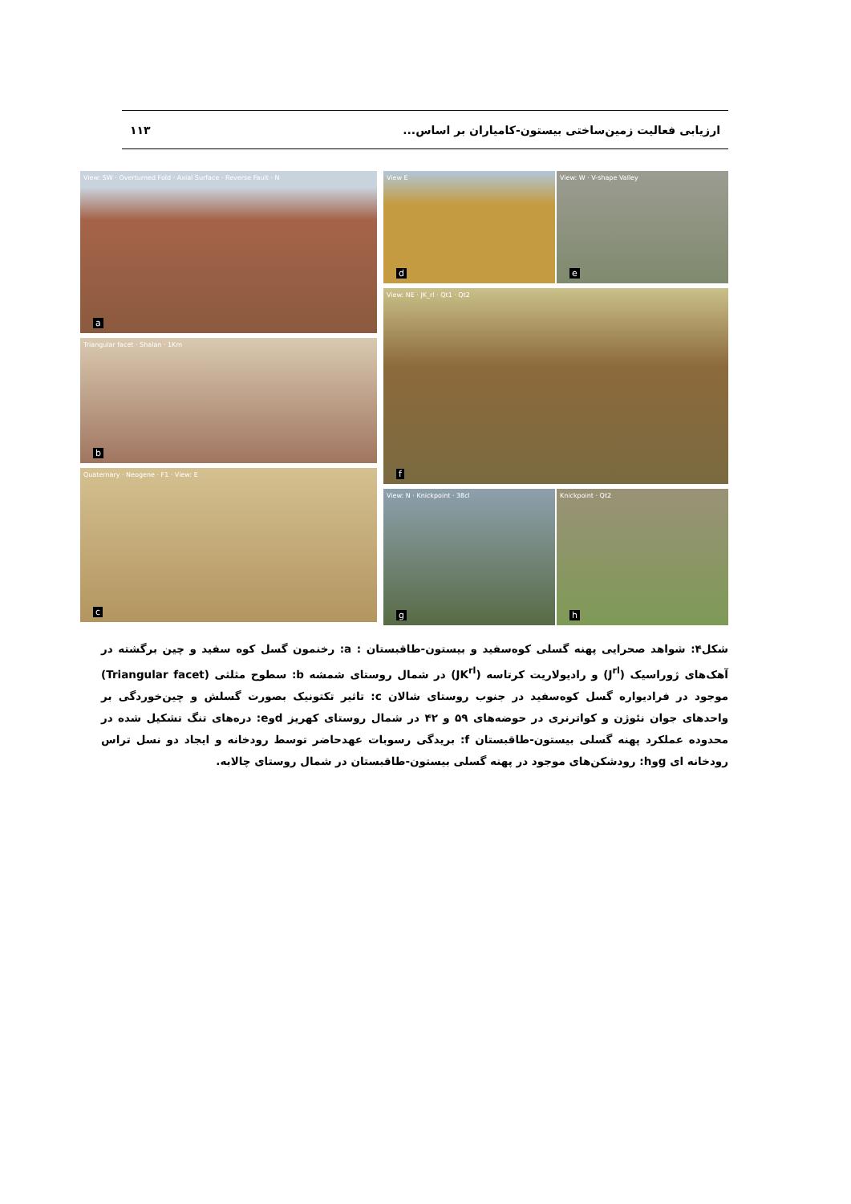ارزیابی فعالیت زمین‌ساختی بیستون-کامیاران بر اساس... ۱۱۳
View: SW · Overturned Fold · Axial Surface · Reverse Fault · N
a
Triangular facet · Shalan · 1Km
b
Quaternary · Neogene · F1 · View: E
c
View E
d
View: W · V-shape Valley
e
View: NE · JK_rl · Qt1 · Qt2
f
View: N · Knickpoint · 38cl
g
Knickpoint · Qt2
h
شکل۴: شواهد صحرایی پهنه گسلی کوه‌سفید و بیستون-طاقبستان : a: رخنمون گسل کوه سفید و چین برگشته در آهک‌های ژوراسیک (J<sup>rl</sup>) و رادیولاریت کرتاسه (JK<sup>rl</sup>) در شمال روستای شمشه b: سطوح مثلثی (Triangular facet) موجود در فرادیواره گسل کوه‌سفید در جنوب روستای شالان c: تاثیر تکتونیک بصورت گسلش و چین‌خوردگی بر واحدهای جوان نئوژن و کواترنری در حوضه‌های ۵۹ و ۴۲ در شمال روستای کهریز dوe: دره‌های تنگ تشکیل شده در محدوده عملکرد پهنه گسلی بیستون-طاقبستان f: بریدگی رسوبات عهدحاضر توسط رودخانه و ایجاد دو نسل تراس رودخانه ای gوh: رودشکن‌های موجود در پهنه گسلی بیستون-طاقبستان در شمال روستای چالابه.